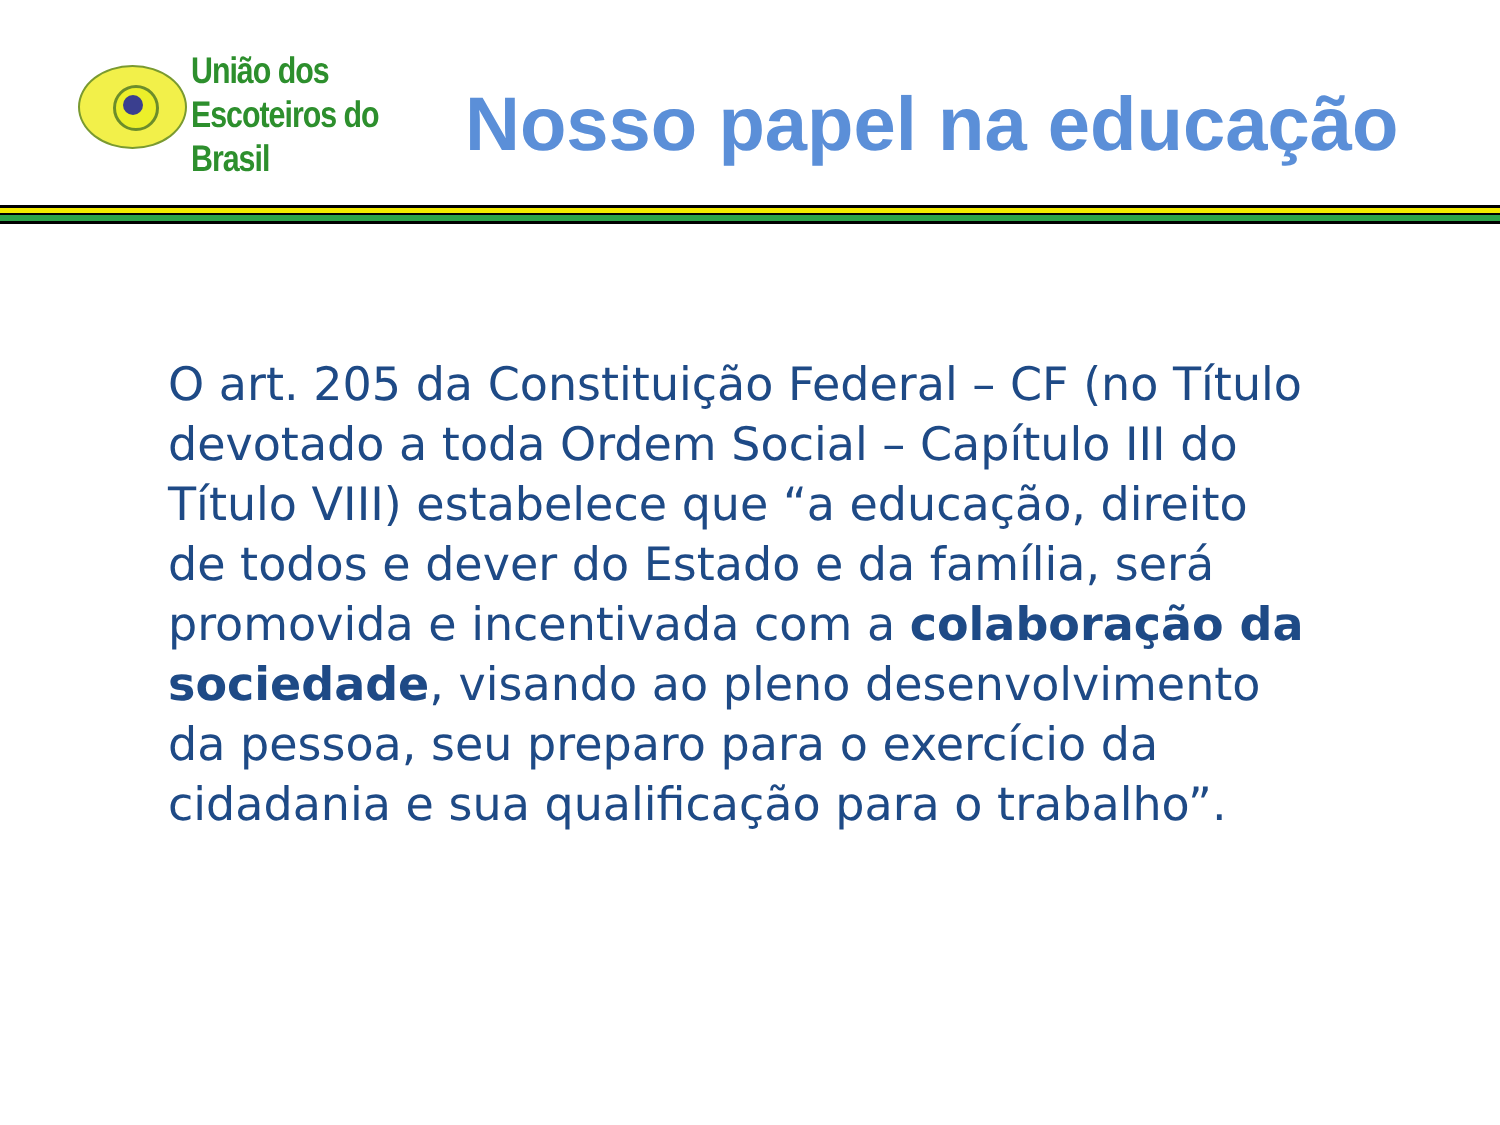União dos
Escoteiros do
Brasil
Nosso papel na educação
O art. 205 da Constituição Federal – CF (no Título devotado a toda Ordem Social – Capítulo III do Título VIII) estabelece que “a educação, direito de todos e dever do Estado e da família, será promovida e incentivada com a colaboração da sociedade, visando ao pleno desenvolvimento da pessoa, seu preparo para o exercício da cidadania e sua qualificação para o trabalho”.